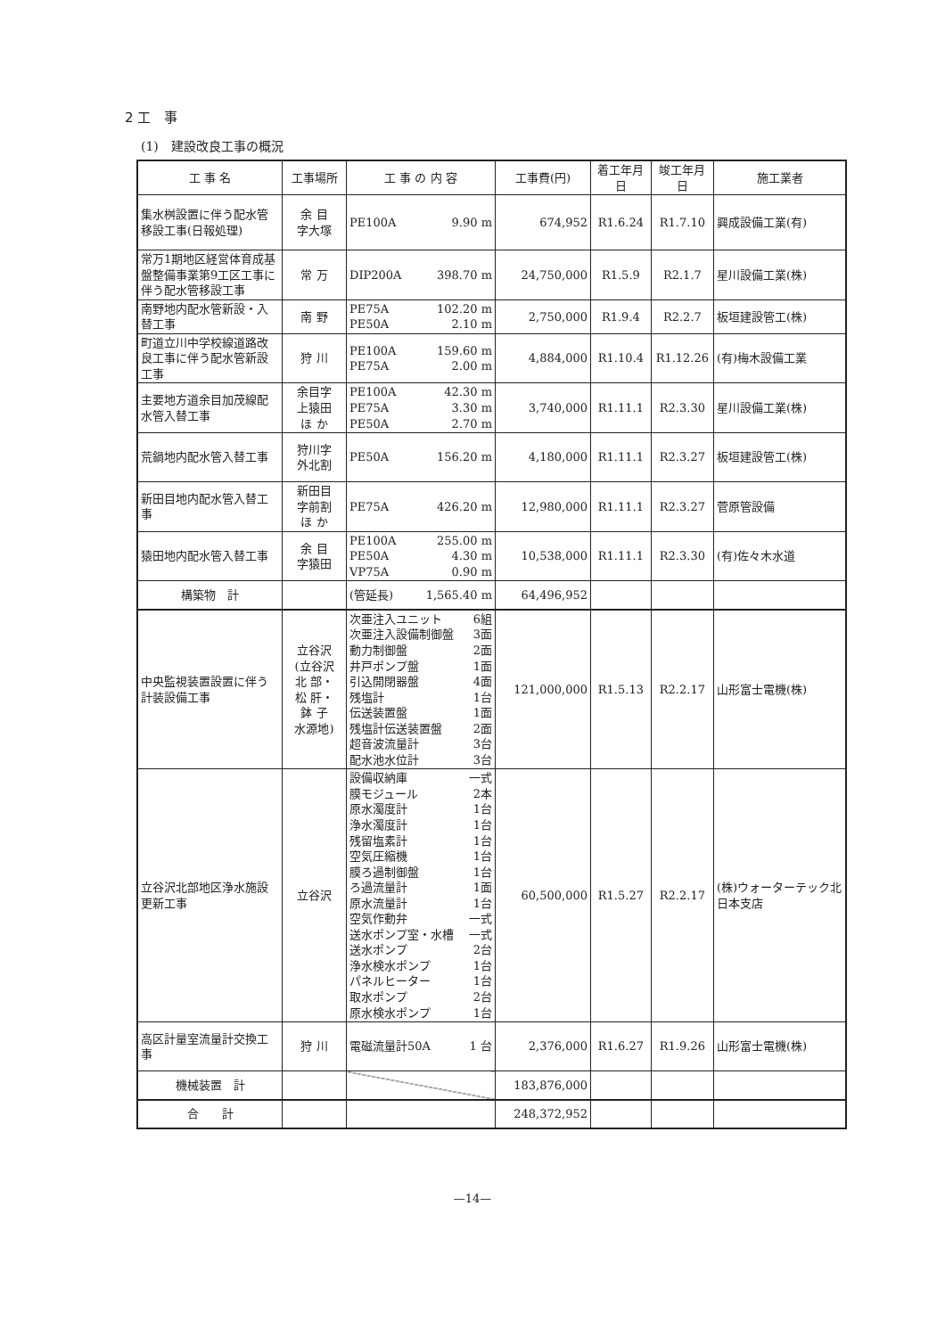2 工　事
(1)　建設改良工事の概況
| 工 事 名 | 工事場所 | 工 事 の 内 容 | 工事費(円) | 着工年月日 | 竣工年月日 | 施工業者 |
| --- | --- | --- | --- | --- | --- | --- |
| 集水桝設置に伴う配水管移設工事(日報処理) | 余 目 字大塚 | PE100A 9.90 m | 674,952 | R1.6.24 | R1.7.10 | 興成設備工業(有) |
| 常万1期地区経営体育成基盤整備事業第9工区工事に伴う配水管移設工事 | 常 万 | DIP200A 398.70 m | 24,750,000 | R1.5.9 | R2.1.7 | 星川設備工業(株) |
| 南野地内配水管新設・入替工事 | 南 野 | PE75A 102.20 m PE50A 2.10 m | 2,750,000 | R1.9.4 | R2.2.7 | 板垣建設管工(株) |
| 町道立川中学校線道路改良工事に伴う配水管新設工事 | 狩 川 | PE100A 159.60 m PE75A 2.00 m | 4,884,000 | R1.10.4 | R1.12.26 | (有)梅木設備工業 |
| 主要地方道余目加茂線配水管入替工事 | 余目字 上猿田 ほ か | PE100A 42.30 m PE75A 3.30 m PE50A 2.70 m | 3,740,000 | R1.11.1 | R2.3.30 | 星川設備工業(株) |
| 荒鍋地内配水管入替工事 | 狩川字 外北割 | PE50A 156.20 m | 4,180,000 | R1.11.1 | R2.3.27 | 板垣建設管工(株) |
| 新田目地内配水管入替工事 | 新田目 字前割 ほ か | PE75A 426.20 m | 12,980,000 | R1.11.1 | R2.3.27 | 菅原管設備 |
| 猿田地内配水管入替工事 | 余 目 字猿田 | PE100A 255.00 m PE50A 4.30 m VP75A 0.90 m | 10,538,000 | R1.11.1 | R2.3.30 | (有)佐々木水道 |
| 構築物 計 | | (管延長) 1,565.40 m | 64,496,952 | | | |
| 中央監視装置設置に伴う計装設備工事 | 立谷沢 (立谷沢 北 部・ 松 肝・ 鉢 子 水源地) | 次亜注入ユニット 6組 次亜注入設備制御盤 3面 動力制御盤 2面 井戸ポンプ盤 1面 引込開閉器盤 4面 残塩計 1台 伝送装置盤 1面 残塩計伝送装置盤 2面 超音波流量計 3台 配水池水位計 3台 | 121,000,000 | R1.5.13 | R2.2.17 | 山形富士電機(株) |
| 立谷沢北部地区浄水施設更新工事 | 立谷沢 | 設備収納庫 一式 膜モジュール 2本 原水濁度計 1台 浄水濁度計 1台 残留塩素計 1台 空気圧縮機 1台 膜ろ過制御盤 1台 ろ過流量計 1面 原水流量計 1台 空気作動弁 一式 送水ポンプ室・水槽 一式 送水ポンプ 2台 浄水検水ポンプ 1台 パネルヒーター 1台 取水ポンプ 2台 原水検水ポンプ 1台 | 60,500,000 | R1.5.27 | R2.2.17 | (株)ウォーターテック北日本支店 |
| 高区計量室流量計交換工事 | 狩 川 | 電磁流量計50A 1 台 | 2,376,000 | R1.6.27 | R1.9.26 | 山形富士電機(株) |
| 機械装置 計 | | | 183,876,000 | | | |
| 合 計 | | | 248,372,952 | | | |
—14—